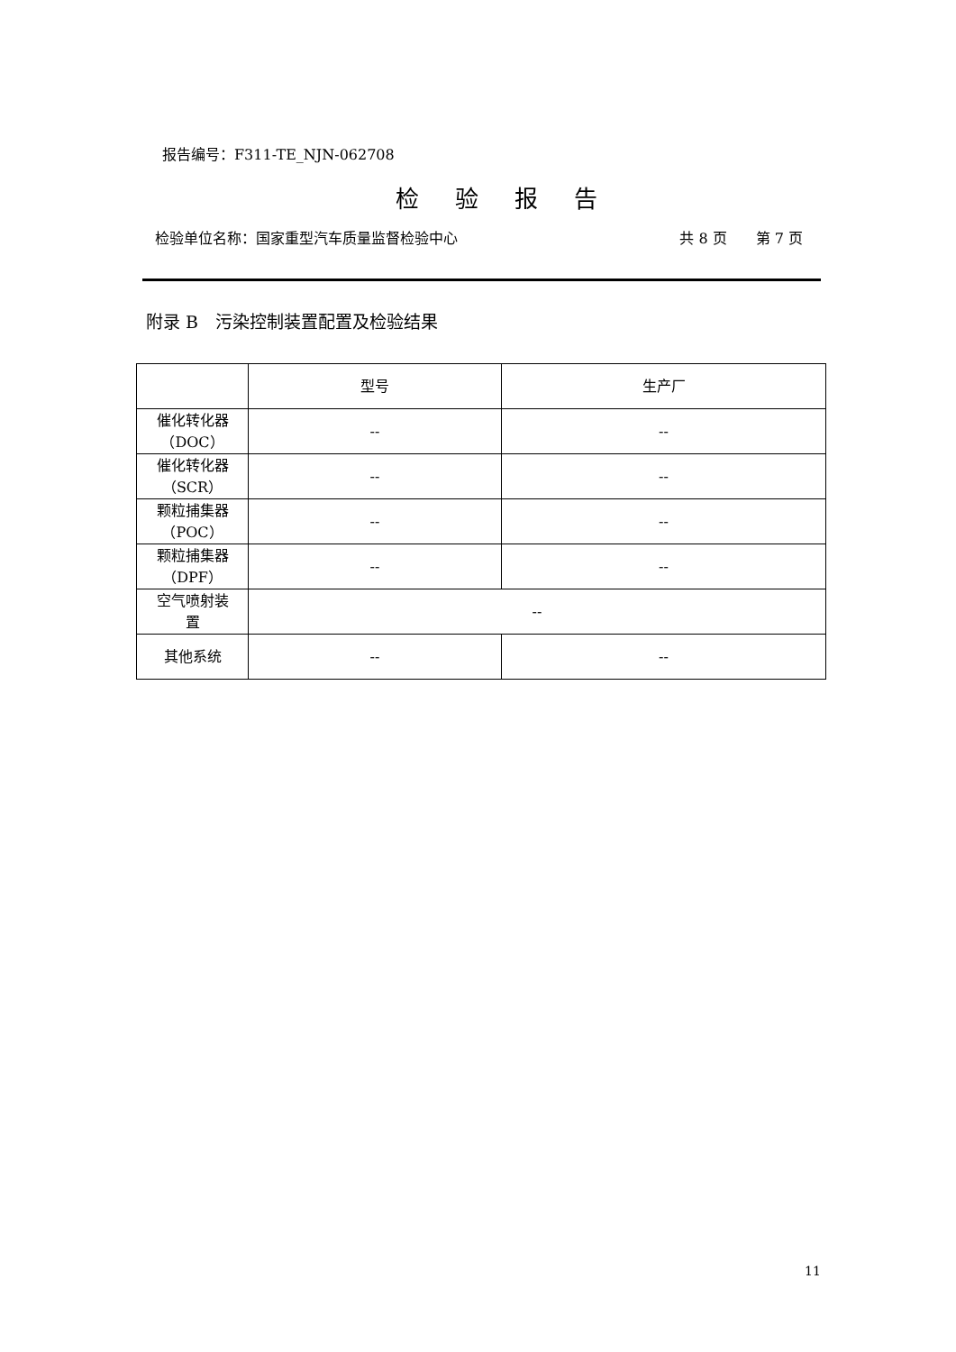报告编号：F311-TE_NJN-062708
检验报告
检验单位名称：国家重型汽车质量监督检验中心 共 8 页　　第 7 页
附录 B　污染控制装置配置及检验结果
| | 型号 | 生产厂 |
| --- | --- | --- |
| 催化转化器 （DOC） | -- | -- |
| 催化转化器 （SCR） | -- | -- |
| 颗粒捕集器 （POC） | -- | -- |
| 颗粒捕集器 （DPF） | -- | -- |
| 空气喷射装 置 | -- | |
| 其他系统 | -- | -- |
11